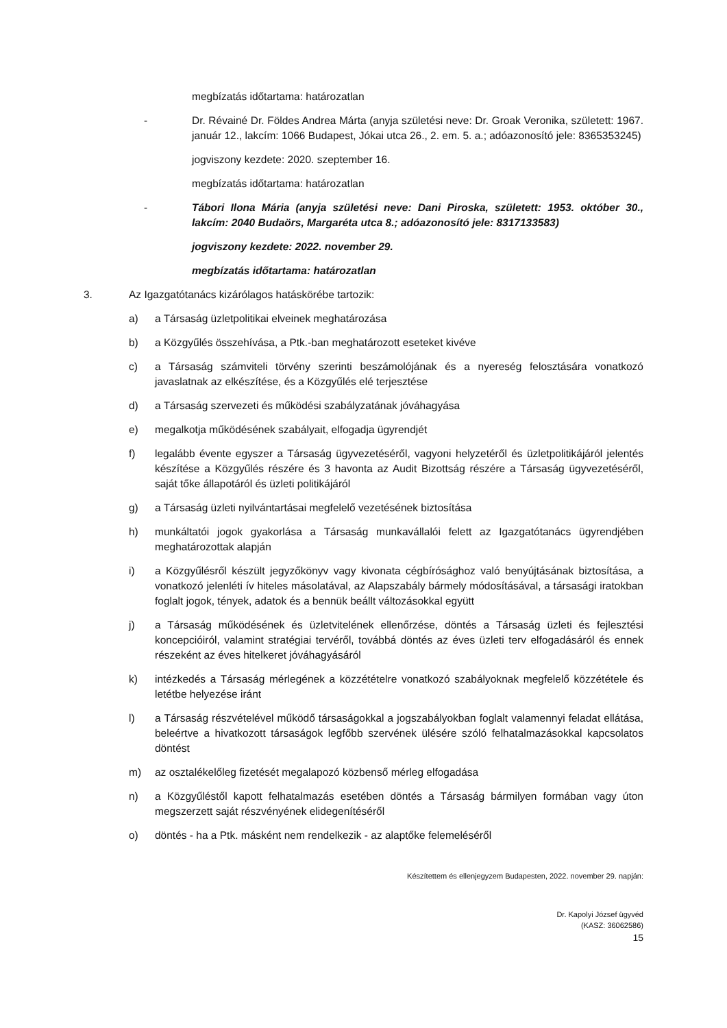megbízatás időtartama: határozatlan
- Dr. Révainé Dr. Földes Andrea Márta (anyja születési neve: Dr. Groak Veronika, született: 1967. január 12., lakcím: 1066 Budapest, Jókai utca 26., 2. em. 5. a.; adóazonosító jele: 8365353245)
jogviszony kezdete: 2020. szeptember 16.
megbízatás időtartama: határozatlan
- Tábori Ilona Mária (anyja születési neve: Dani Piroska, született: 1953. október 30., lakcím: 2040 Budaörs, Margaréta utca 8.; adóazonosító jele: 8317133583)
jogviszony kezdete: 2022. november 29.
megbízatás időtartama: határozatlan
3. Az Igazgatótanács kizárólagos hatáskörébe tartozik:
a) a Társaság üzletpolitikai elveinek meghatározása
b) a Közgyűlés összehívása, a Ptk.-ban meghatározott eseteket kivéve
c) a Társaság számviteli törvény szerinti beszámolójának és a nyereség felosztására vonatkozó javaslatnak az elkészítése, és a Közgyűlés elé terjesztése
d) a Társaság szervezeti és működési szabályzatának jóváhagyása
e) megalkotja működésének szabályait, elfogadja ügyrendjét
f) legalább évente egyszer a Társaság ügyvezetéséről, vagyoni helyzetéről és üzletpolitikájáról jelentés készítése a Közgyűlés részére és 3 havonta az Audit Bizottság részére a Társaság ügyvezetéséről, saját tőke állapotáról és üzleti politikájáról
g) a Társaság üzleti nyilvántartásai megfelelő vezetésének biztosítása
h) munkáltatói jogok gyakorlása a Társaság munkavállalói felett az Igazgatótanács ügyrendjében meghatározottak alapján
i) a Közgyűlésről készült jegyzőkönyv vagy kivonata cégbírósághoz való benyújtásának biztosítása, a vonatkozó jelenléti ív hiteles másolatával, az Alapszabály bármely módosításával, a társasági iratokban foglalt jogok, tények, adatok és a bennük beállt változásokkal együtt
j) a Társaság működésének és üzletvitelének ellenőrzése, döntés a Társaság üzleti és fejlesztési koncepcióiról, valamint stratégiai tervéről, továbbá döntés az éves üzleti terv elfogadásáról és ennek részeként az éves hitelkeret jóváhagyásáról
k) intézkedés a Társaság mérlegének a közzétételre vonatkozó szabályoknak megfelelő közzététele és letétbe helyezése iránt
l) a Társaság részvételével működő társaságokkal a jogszabályokban foglalt valamennyi feladat ellátása, beleértve a hivatkozott társaságok legfőbb szervének ülésére szóló felhatalmazásokkal kapcsolatos döntést
m) az osztalékelőleg fizetését megalapozó közbenső mérleg elfogadása
n) a Közgyűléstől kapott felhatalmazás esetében döntés a Társaság bármilyen formában vagy úton megszerzett saját részvényének elidegenítéséről
o) döntés - ha a Ptk. másként nem rendelkezik - az alaptőke felemeléséről
Készítettem és ellenjegyzem Budapesten, 2022. november 29. napján:
Dr. Kapolyi József ügyvéd
(KASZ: 36062586)
15